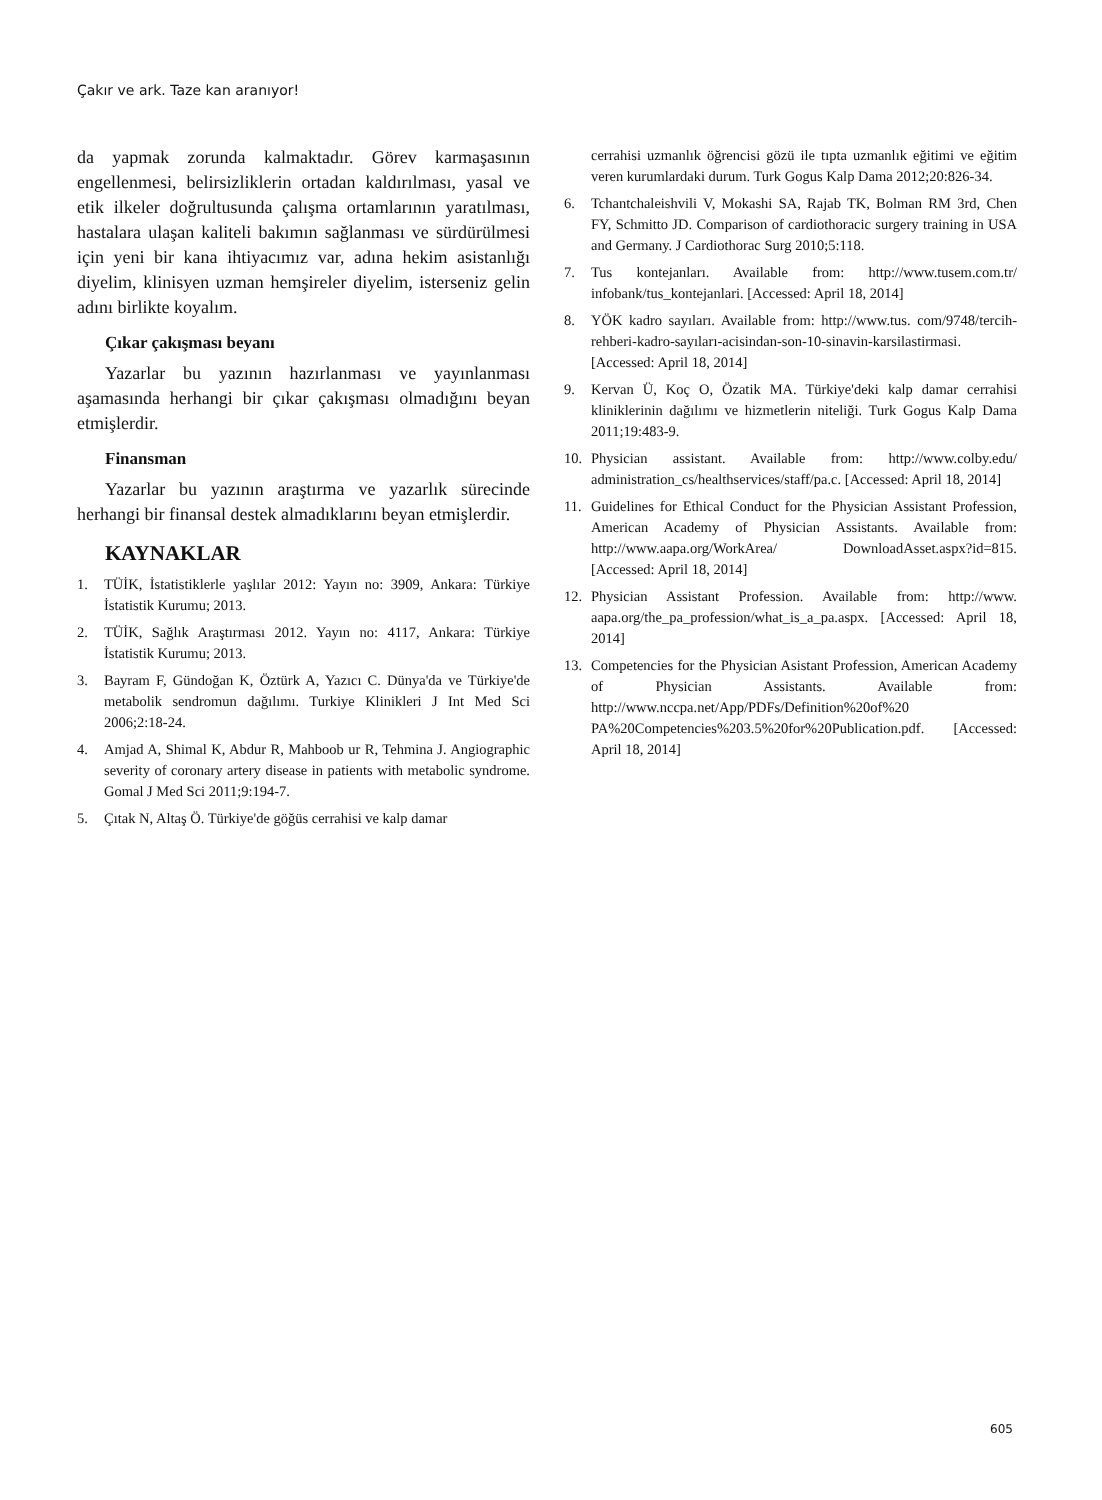Çakır ve ark. Taze kan aranıyor!
da yapmak zorunda kalmaktadır. Görev karmaşasının engellenmesi, belirsizliklerin ortadan kaldırılması, yasal ve etik ilkeler doğrultusunda çalışma ortamlarının yaratılması, hastalara ulaşan kaliteli bakımın sağlanması ve sürdürülmesi için yeni bir kana ihtiyacımız var, adına hekim asistanlığı diyelim, klinisyen uzman hemşireler diyelim, isterseniz gelin adını birlikte koyalım.
Çıkar çakışması beyanı
Yazarlar bu yazının hazırlanması ve yayınlanması aşamasında herhangi bir çıkar çakışması olmadığını beyan etmişlerdir.
Finansman
Yazarlar bu yazının araştırma ve yazarlık sürecinde herhangi bir finansal destek almadıklarını beyan etmişlerdir.
KAYNAKLAR
1. TÜİK, İstatistiklerle yaşlılar 2012: Yayın no: 3909, Ankara: Türkiye İstatistik Kurumu; 2013.
2. TÜİK, Sağlık Araştırması 2012. Yayın no: 4117, Ankara: Türkiye İstatistik Kurumu; 2013.
3. Bayram F, Gündoğan K, Öztürk A, Yazıcı C. Dünya'da ve Türkiye'de metabolik sendromun dağılımı. Turkiye Klinikleri J Int Med Sci 2006;2:18-24.
4. Amjad A, Shimal K, Abdur R, Mahboob ur R, Tehmina J. Angiographic severity of coronary artery disease in patients with metabolic syndrome. Gomal J Med Sci 2011;9:194-7.
5. Çıtak N, Altaş Ö. Türkiye'de göğüs cerrahisi ve kalp damar
cerrahisi uzmanlık öğrencisi gözü ile tıpta uzmanlık eğitimi ve eğitim veren kurumlardaki durum. Turk Gogus Kalp Dama 2012;20:826-34.
6. Tchantchaleishvili V, Mokashi SA, Rajab TK, Bolman RM 3rd, Chen FY, Schmitto JD. Comparison of cardiothoracic surgery training in USA and Germany. J Cardiothorac Surg 2010;5:118.
7. Tus kontejanları. Available from: http://www.tusem.com.tr/ infobank/tus_kontejanlari. [Accessed: April 18, 2014]
8. YÖK kadro sayıları. Available from: http://www.tus. com/9748/tercih-rehberi-kadro-sayıları-acisindan-son-10-sinavin-karsilastirmasi. [Accessed: April 18, 2014]
9. Kervan Ü, Koç O, Özatik MA. Türkiye'deki kalp damar cerrahisi kliniklerinin dağılımı ve hizmetlerin niteliği. Turk Gogus Kalp Dama 2011;19:483-9.
10. Physician assistant. Available from: http://www.colby.edu/ administration_cs/healthservices/staff/pa.c. [Accessed: April 18, 2014]
11. Guidelines for Ethical Conduct for the Physician Assistant Profession, American Academy of Physician Assistants. Available from: http://www.aapa.org/WorkArea/ DownloadAsset.aspx?id=815. [Accessed: April 18, 2014]
12. Physician Assistant Profession. Available from: http://www. aapa.org/the_pa_profession/what_is_a_pa.aspx. [Accessed: April 18, 2014]
13. Competencies for the Physician Asistant Profession, American Academy of Physician Assistants. Available from: http://www.nccpa.net/App/PDFs/Definition%20of%20 PA%20Competencies%203.5%20for%20Publication.pdf. [Accessed: April 18, 2014]
605